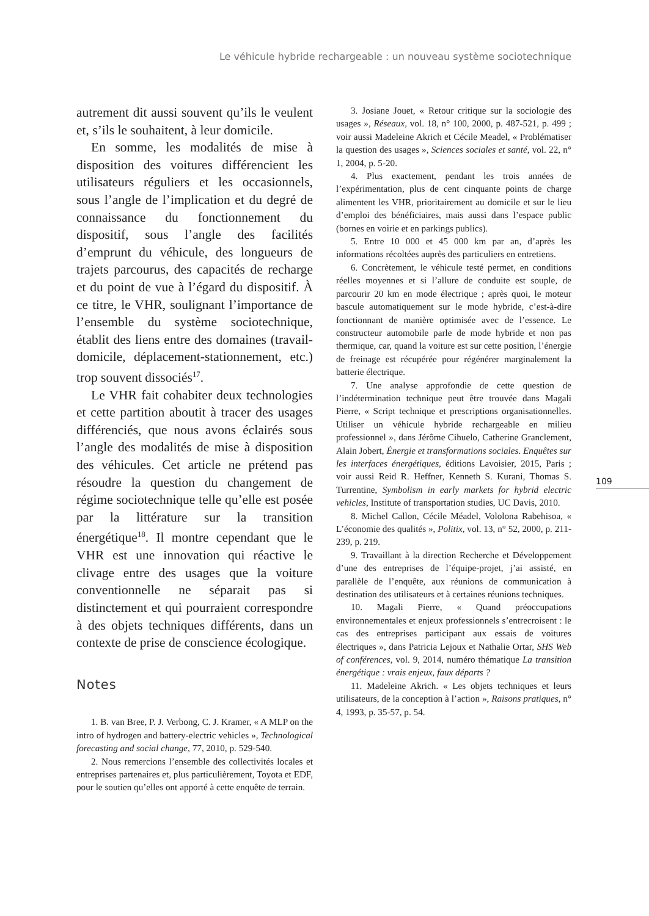Le véhicule hybride rechargeable : un nouveau système sociotechnique
autrement dit aussi souvent qu’ils le veulent et, s’ils le souhaitent, à leur domicile.
En somme, les modalités de mise à disposition des voitures différencient les utilisateurs réguliers et les occasionnels, sous l’angle de l’implication et du degré de connaissance du fonctionnement du dispositif, sous l’angle des facilités d’emprunt du véhicule, des longueurs de trajets parcourus, des capacités de recharge et du point de vue à l’égard du dispositif. À ce titre, le VHR, soulignant l’importance de l’ensemble du système sociotechnique, établit des liens entre des domaines (travail-domicile, déplacement-stationnement, etc.) trop souvent dissociés<sup>17</sup>.
Le VHR fait cohabiter deux technologies et cette partition aboutit à tracer des usages différenciés, que nous avons éclairés sous l’angle des modalités de mise à disposition des véhicules. Cet article ne prétend pas résoudre la question du changement de régime sociotechnique telle qu’elle est posée par la littérature sur la transition énergétique<sup>18</sup>. Il montre cependant que le VHR est une innovation qui réactive le clivage entre des usages que la voiture conventionnelle ne séparait pas si distinctement et qui pourraient correspondre à des objets techniques différents, dans un contexte de prise de conscience écologique.
Notes
1. B. van Bree, P. J. Verbong, C. J. Kramer, « A MLP on the intro of hydrogen and battery-electric vehicles », Technological forecasting and social change, 77, 2010, p. 529-540.
2. Nous remercions l’ensemble des collectivités locales et entreprises partenaires et, plus particulièrement, Toyota et EDF, pour le soutien qu’elles ont apporté à cette enquête de terrain.
3. Josiane Jouet, « Retour critique sur la sociologie des usages », Réseaux, vol. 18, n° 100, 2000, p. 487-521, p. 499 ; voir aussi Madeleine Akrich et Cécile Meadel, « Problématiser la question des usages », Sciences sociales et santé, vol. 22, n° 1, 2004, p. 5-20.
4. Plus exactement, pendant les trois années de l’expérimentation, plus de cent cinquante points de charge alimentent les VHR, prioritairement au domicile et sur le lieu d’emploi des bénéficiaires, mais aussi dans l’espace public (bornes en voirie et en parkings publics).
5. Entre 10 000 et 45 000 km par an, d’après les informations récoltées auprès des particuliers en entretiens.
6. Concrètement, le véhicule testé permet, en conditions réelles moyennes et si l’allure de conduite est souple, de parcourir 20 km en mode électrique ; après quoi, le moteur bascule automatiquement sur le mode hybride, c’est-à-dire fonctionnant de manière optimisée avec de l’essence. Le constructeur automobile parle de mode hybride et non pas thermique, car, quand la voiture est sur cette position, l’énergie de freinage est récupérée pour régénérer marginalement la batterie électrique.
7. Une analyse approfondie de cette question de l’indétermination technique peut être trouvée dans Magali Pierre, « Script technique et prescriptions organisationnelles. Utiliser un véhicule hybride rechargeable en milieu professionnel », dans Jérôme Cihuelo, Catherine Granclement, Alain Jobert, Énergie et transformations sociales. Enquêtes sur les interfaces énergétiques, éditions Lavoisier, 2015, Paris ; voir aussi Reid R. Heffner, Kenneth S. Kurani, Thomas S. Turrentine, Symbolism in early markets for hybrid electric vehicles, Institute of transportation studies, UC Davis, 2010.
8. Michel Callon, Cécile Méadel, Vololona Rabehisoa, « L’économie des qualités », Politix, vol. 13, n° 52, 2000, p. 211-239, p. 219.
9. Travaillant à la direction Recherche et Développement d’une des entreprises de l’équipe-projet, j’ai assisté, en parallèle de l’enquête, aux réunions de communication à destination des utilisateurs et à certaines réunions techniques.
10. Magali Pierre, « Quand préoccupations environnementales et enjeux professionnels s’entrecroisent : le cas des entreprises participant aux essais de voitures électriques », dans Patricia Lejoux et Nathalie Ortar, SHS Web of conférences, vol. 9, 2014, numéro thématique La transition énergétique : vrais enjeux, faux départs ?
11. Madeleine Akrich. « Les objets techniques et leurs utilisateurs, de la conception à l’action », Raisons pratiques, n° 4, 1993, p. 35-57, p. 54.
109